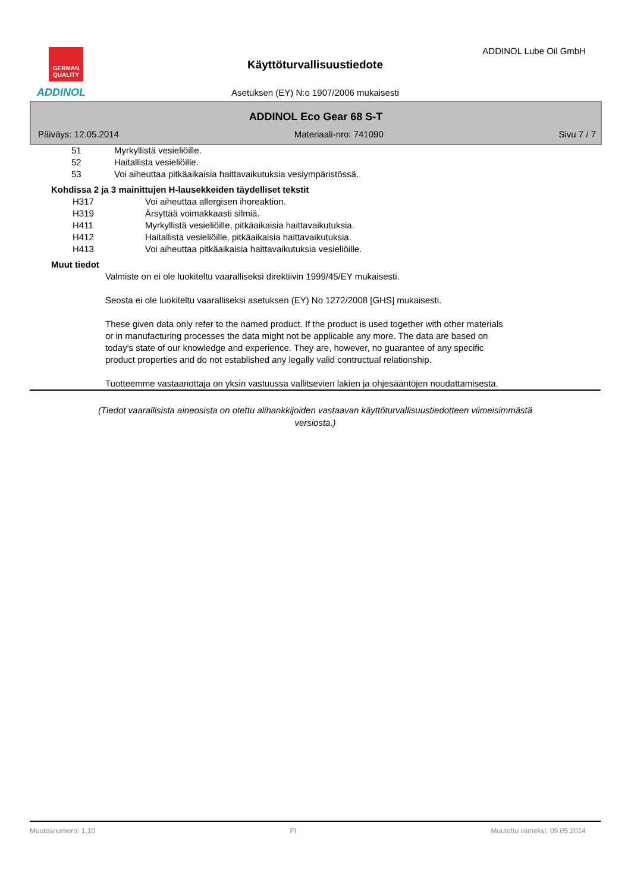GERMAN
QUALITY
ADDINOL
ADDINOL Lube Oil GmbH
Käyttöturvallisuustiedote
Asetuksen (EY) N:o 1907/2006 mukaisesti
ADDINOL Eco Gear 68 S-T
Päiväys: 12.05.2014 Materiaali-nro: 741090 Sivu 7 / 7
51 Myrkyllistä vesieliöille.
52 Haitallista vesieliöille.
53 Voi aiheuttaa pitkäaikaisia haittavaikutuksia vesiympäristössä.
Kohdissa 2 ja 3 mainittujen H-lausekkeiden täydelliset tekstit
H317 Voi aiheuttaa allergisen ihoreaktion.
H319 Ärsyttää voimakkaasti silmiä.
H411 Myrkyllistä vesieliöille, pitkäaikaisia haittavaikutuksia.
H412 Haitallista vesieliöille, pitkäaikaisia haittavaikutuksia.
H413 Voi aiheuttaa pitkäaikaisia haittavaikutuksia vesieliöille.
Muut tiedot
Valmiste on ei ole luokiteltu vaaralliseksi direktiivin 1999/45/EY mukaisesti.
Seosta ei ole luokiteltu vaaralliseksi asetuksen (EY) No 1272/2008 [GHS] mukaisesti.
These given data only refer to the named product. If the product is used together with other materials
or in manufacturing processes the data might not be applicable any more. The data are based on
today's state of our knowledge and experience. They are, however, no guarantee of any specific
product properties and do not established any legally valid contructual relationship.
Tuotteemme vastaanottaja on yksin vastuussa vallitsevien lakien ja ohjesääntöjen noudattamisesta.
(Tiedot vaarallisista aineosista on otettu alihankkijoiden vastaavan käyttöturvallisuustiedotteen viimeisimmästä versiosta.)
Muutosnumero: 1,10 FI Muutettu viimeksi: 09.05.2014